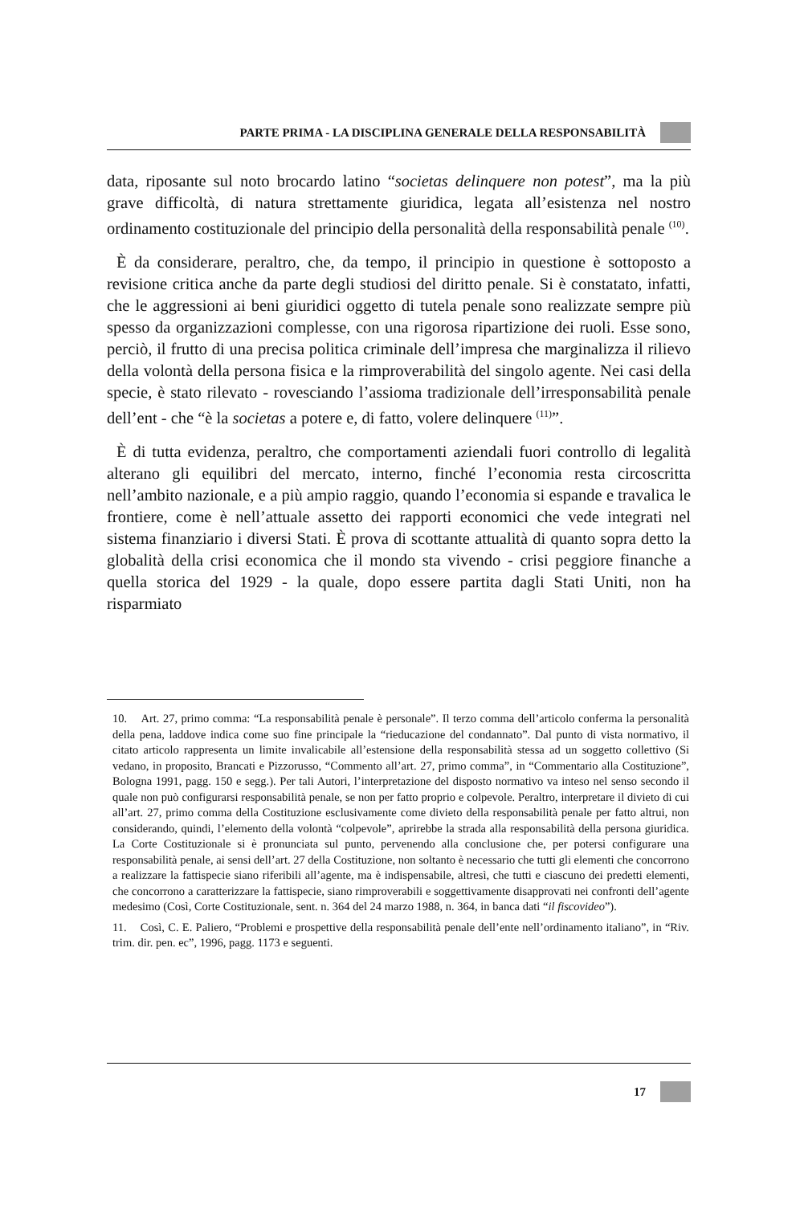PARTE PRIMA - LA DISCIPLINA GENERALE DELLA RESPONSABILITÀ
data, riposante sul noto brocardo latino “societas delinquere non potest”, ma la più grave difficoltà, di natura strettamente giuridica, legata all’esistenza nel nostro ordinamento costituzionale del principio della personalità della responsabilità penale <sup>(10)</sup>.
È da considerare, peraltro, che, da tempo, il principio in questione è sottoposto a revisione critica anche da parte degli studiosi del diritto penale. Si è constatato, infatti, che le aggressioni ai beni giuridici oggetto di tutela penale sono realizzate sempre più spesso da organizzazioni complesse, con una rigorosa ripartizione dei ruoli. Esse sono, perciò, il frutto di una precisa politica criminale dell’impresa che marginalizza il rilievo della volontà della persona fisica e la rimproverabilità del singolo agente. Nei casi della specie, è stato rilevato - rovesciando l’assioma tradizionale dell’irresponsabilità penale dell’ent - che “è la societas a potere e, di fatto, volere delinquere <sup>(11)</sup>”.
È di tutta evidenza, peraltro, che comportamenti aziendali fuori controllo di legalità alterano gli equilibri del mercato, interno, finché l’economia resta circoscritta nell’ambito nazionale, e a più ampio raggio, quando l’economia si espande e travalica le frontiere, come è nell’attuale assetto dei rapporti economici che vede integrati nel sistema finanziario i diversi Stati. È prova di scottante attualità di quanto sopra detto la globalità della crisi economica che il mondo sta vivendo - crisi peggiore finanche a quella storica del 1929 - la quale, dopo essere partita dagli Stati Uniti, non ha risparmiato
10. Art. 27, primo comma: “La responsabilità penale è personale”. Il terzo comma dell’articolo conferma la personalità della pena, laddove indica come suo fine principale la “rieducazione del condannato”. Dal punto di vista normativo, il citato articolo rappresenta un limite invalicabile all’estensione della responsabilità stessa ad un soggetto collettivo (Si vedano, in proposito, Brancati e Pizzorusso, “Commento all’art. 27, primo comma”, in “Commentario alla Costituzione”, Bologna 1991, pagg. 150 e segg.). Per tali Autori, l’interpretazione del disposto normativo va inteso nel senso secondo il quale non può configurarsi responsabilità penale, se non per fatto proprio e colpevole. Peraltro, interpretare il divieto di cui all’art. 27, primo comma della Costituzione esclusivamente come divieto della responsabilità penale per fatto altrui, non considerando, quindi, l’elemento della volontà “colpevole”, aprirebbe la strada alla responsabilità della persona giuridica. La Corte Costituzionale si è pronunciata sul punto, pervenendo alla conclusione che, per potersi configurare una responsabilità penale, ai sensi dell’art. 27 della Costituzione, non soltanto è necessario che tutti gli elementi che concorrono a realizzare la fattispecie siano riferibili all’agente, ma è indispensabile, altresì, che tutti e ciascuno dei predetti elementi, che concorrono a caratterizzare la fattispecie, siano rimproverabili e soggettivamente disapprovati nei confronti dell’agente medesimo (Così, Corte Costituzionale, sent. n. 364 del 24 marzo 1988, n. 364, in banca dati “il fiscovideo”).
11. Così, C. E. Paliero, “Problemi e prospettive della responsabilità penale dell’ente nell’ordinamento italiano”, in “Riv. trim. dir. pen. ec”, 1996, pagg. 1173 e seguenti.
17